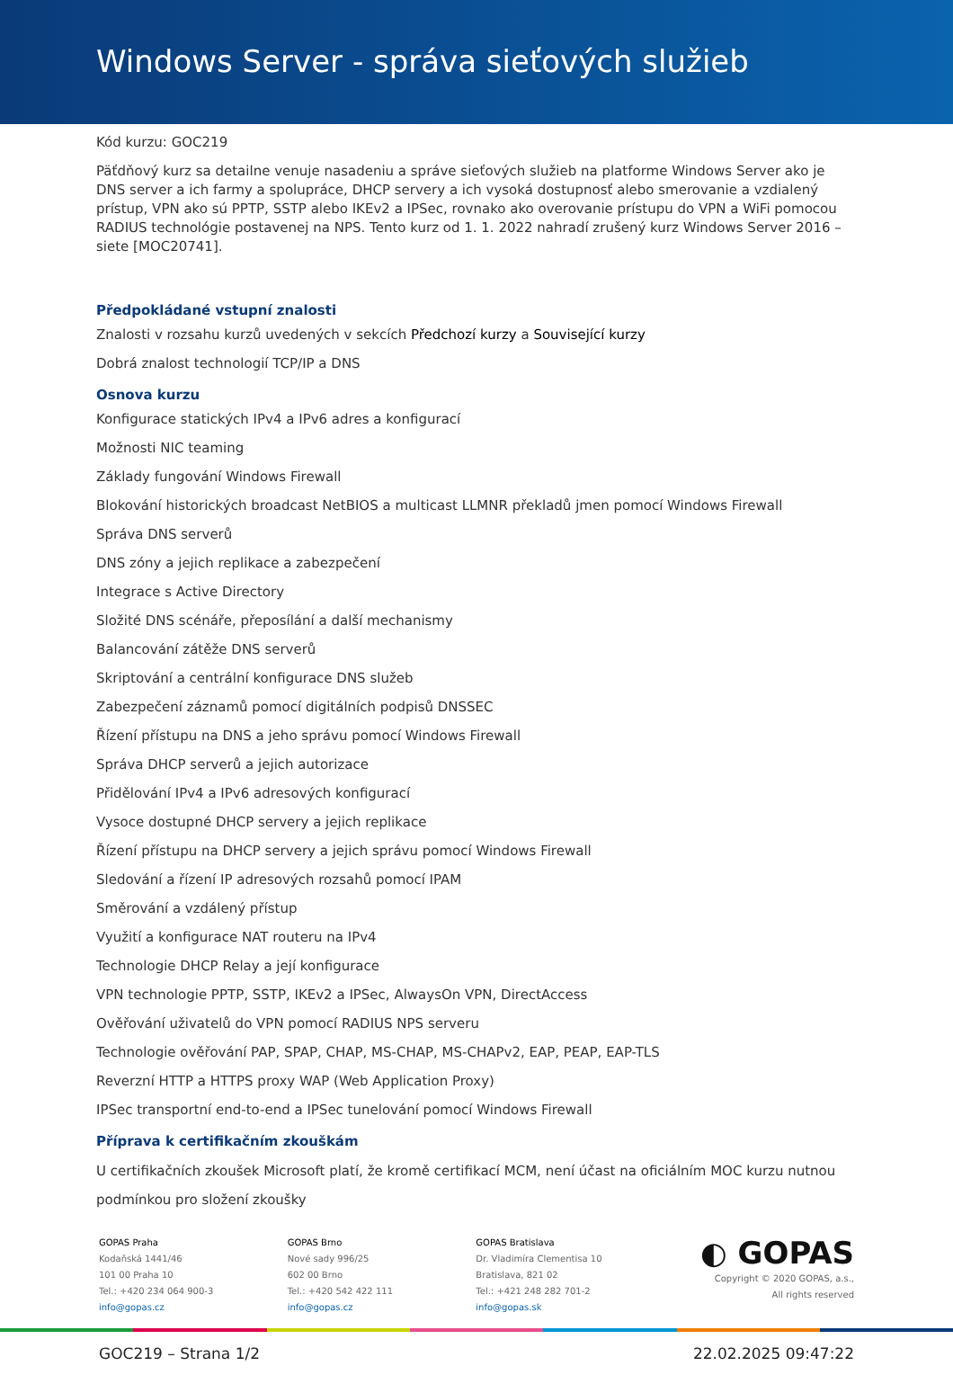Windows Server - správa sieťových služieb
Kód kurzu: GOC219
Päťdňový kurz sa detailne venuje nasadeniu a správe sieťových služieb na platforme Windows Server ako je DNS server a ich farmy a spolupráce, DHCP servery a ich vysoká dostupnosť alebo smerovanie a vzdialený prístup, VPN ako sú PPTP, SSTP alebo IKEv2 a IPSec, rovnako ako overovanie prístupu do VPN a WiFi pomocou RADIUS technológie postavenej na NPS. Tento kurz od 1. 1. 2022 nahradí zrušený kurz Windows Server 2016 – siete [MOC20741].
Předpokládané vstupní znalosti
Znalosti v rozsahu kurzů uvedených v sekcích Předchozí kurzy a Související kurzy
Dobrá znalost technologií TCP/IP a DNS
Osnova kurzu
Konfigurace statických IPv4 a IPv6 adres a konfigurací
Možnosti NIC teaming
Základy fungování Windows Firewall
Blokování historických broadcast NetBIOS a multicast LLMNR překladů jmen pomocí Windows Firewall
Správa DNS serverů
DNS zóny a jejich replikace a zabezpečení
Integrace s Active Directory
Složité DNS scénáře, přeposílání a další mechanismy
Balancování zátěže DNS serverů
Skriptování a centrální konfigurace DNS služeb
Zabezpečení záznamů pomocí digitálních podpisů DNSSEC
Řízení přístupu na DNS a jeho správu pomocí Windows Firewall
Správa DHCP serverů a jejich autorizace
Přidělování IPv4 a IPv6 adresových konfigurací
Vysoce dostupné DHCP servery a jejich replikace
Řízení přístupu na DHCP servery a jejich správu pomocí Windows Firewall
Sledování a řízení IP adresových rozsahů pomocí IPAM
Směrování a vzdálený přístup
Využití a konfigurace NAT routeru na IPv4
Technologie DHCP Relay a její konfigurace
VPN technologie PPTP, SSTP, IKEv2 a IPSec, AlwaysOn VPN, DirectAccess
Ověřování uživatelů do VPN pomocí RADIUS NPS serveru
Technologie ověřování PAP, SPAP, CHAP, MS-CHAP, MS-CHAPv2, EAP, PEAP, EAP-TLS
Reverzní HTTP a HTTPS proxy WAP (Web Application Proxy)
IPSec transportní end-to-end a IPSec tunelování pomocí Windows Firewall
Příprava k certifikačním zkouškám
U certifikačních zkoušek Microsoft platí, že kromě certifikací MCM, není účast na oficiálním MOC kurzu nutnou podmínkou pro složení zkoušky
GOPAS Praha
Kodaňská 1441/46
101 00 Praha 10
Tel.: +420 234 064 900-3
info@gopas.cz
GOPAS Brno
Nové sady 996/25
602 00 Brno
Tel.: +420 542 422 111
info@gopas.cz
GOPAS Bratislava
Dr. Vladimíra Clementisa 10
Bratislava, 821 02
Tel.: +421 248 282 701-2
info@gopas.sk
◐ GOPAS
Copyright © 2020 GOPAS, a.s.,
All rights reserved
GOC219 – Strana 1/2 22.02.2025 09:47:22